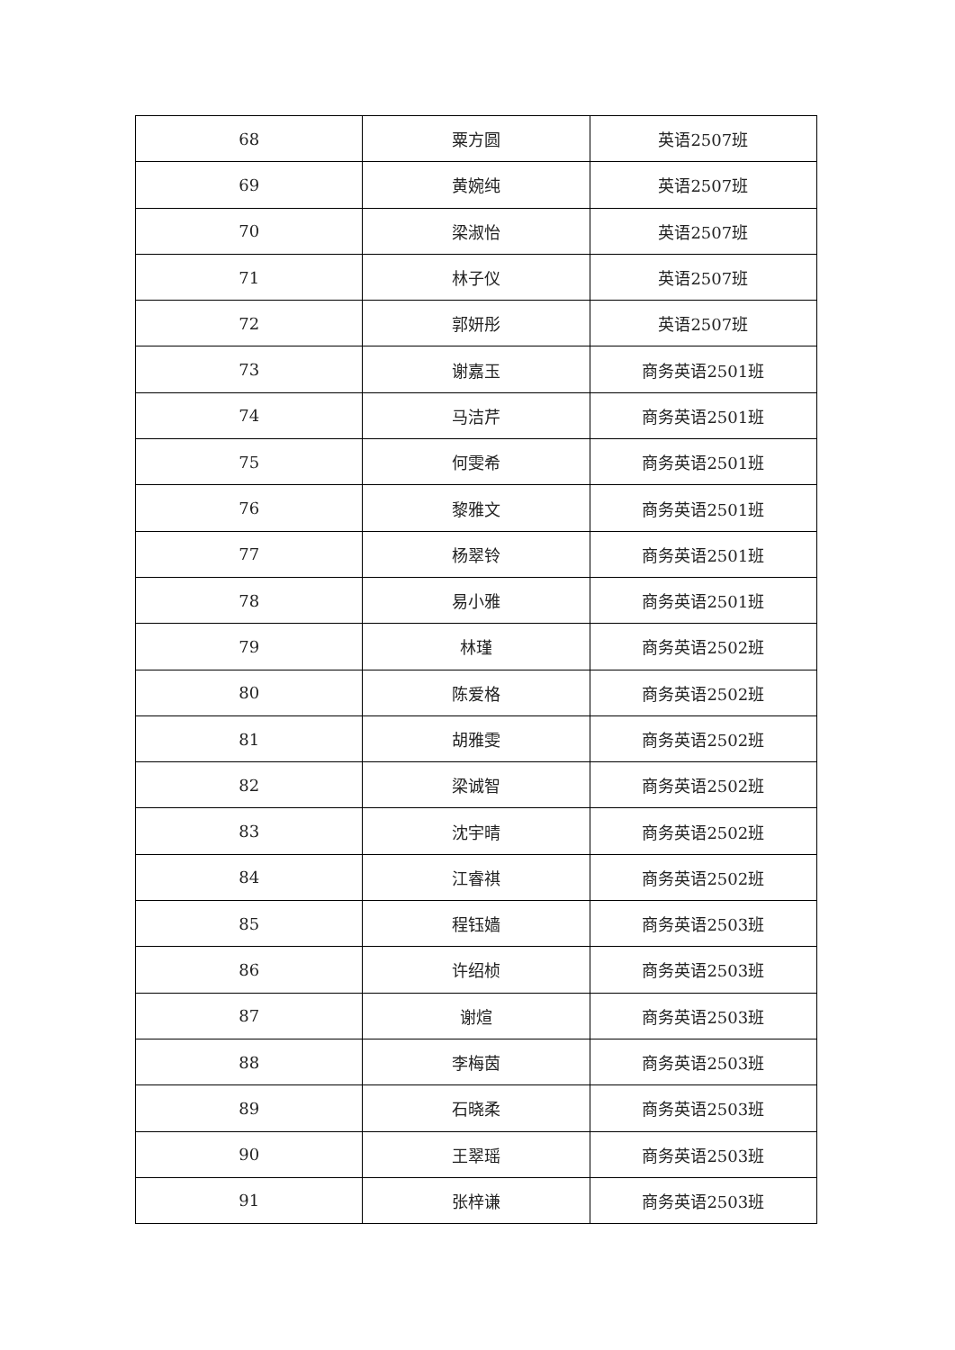| 68 | 粟方圆 | 英语2507班 |
| 69 | 黄婉纯 | 英语2507班 |
| 70 | 梁淑怡 | 英语2507班 |
| 71 | 林子仪 | 英语2507班 |
| 72 | 郭妍彤 | 英语2507班 |
| 73 | 谢嘉玉 | 商务英语2501班 |
| 74 | 马洁芹 | 商务英语2501班 |
| 75 | 何雯希 | 商务英语2501班 |
| 76 | 黎雅文 | 商务英语2501班 |
| 77 | 杨翠铃 | 商务英语2501班 |
| 78 | 易小雅 | 商务英语2501班 |
| 79 | 林瑾 | 商务英语2502班 |
| 80 | 陈爱格 | 商务英语2502班 |
| 81 | 胡雅雯 | 商务英语2502班 |
| 82 | 梁诚智 | 商务英语2502班 |
| 83 | 沈宇晴 | 商务英语2502班 |
| 84 | 江睿祺 | 商务英语2502班 |
| 85 | 程钰嫱 | 商务英语2503班 |
| 86 | 许绍桢 | 商务英语2503班 |
| 87 | 谢煊 | 商务英语2503班 |
| 88 | 李梅茵 | 商务英语2503班 |
| 89 | 石晓柔 | 商务英语2503班 |
| 90 | 王翠瑶 | 商务英语2503班 |
| 91 | 张梓谦 | 商务英语2503班 |